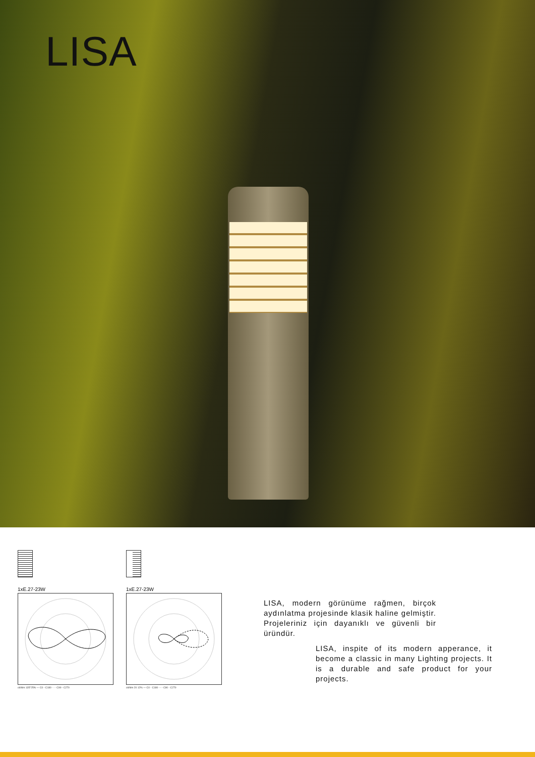LISA
1xE.27-23W
cd/klm 135°25% — C0 - C180 - - - C90 - C270
1xE.27-23W
cd/klm 20 12% — C0 - C180 - - - C90 - C270
LISA, modern görünüme rağmen, birçok aydınlatma projesinde klasik haline gelmiştir. Projeleriniz için dayanıklı ve güvenli bir üründür.
LISA, inspite of its modern apperance, it become a classic in many Lighting projects. It is a durable and safe product for your projects.